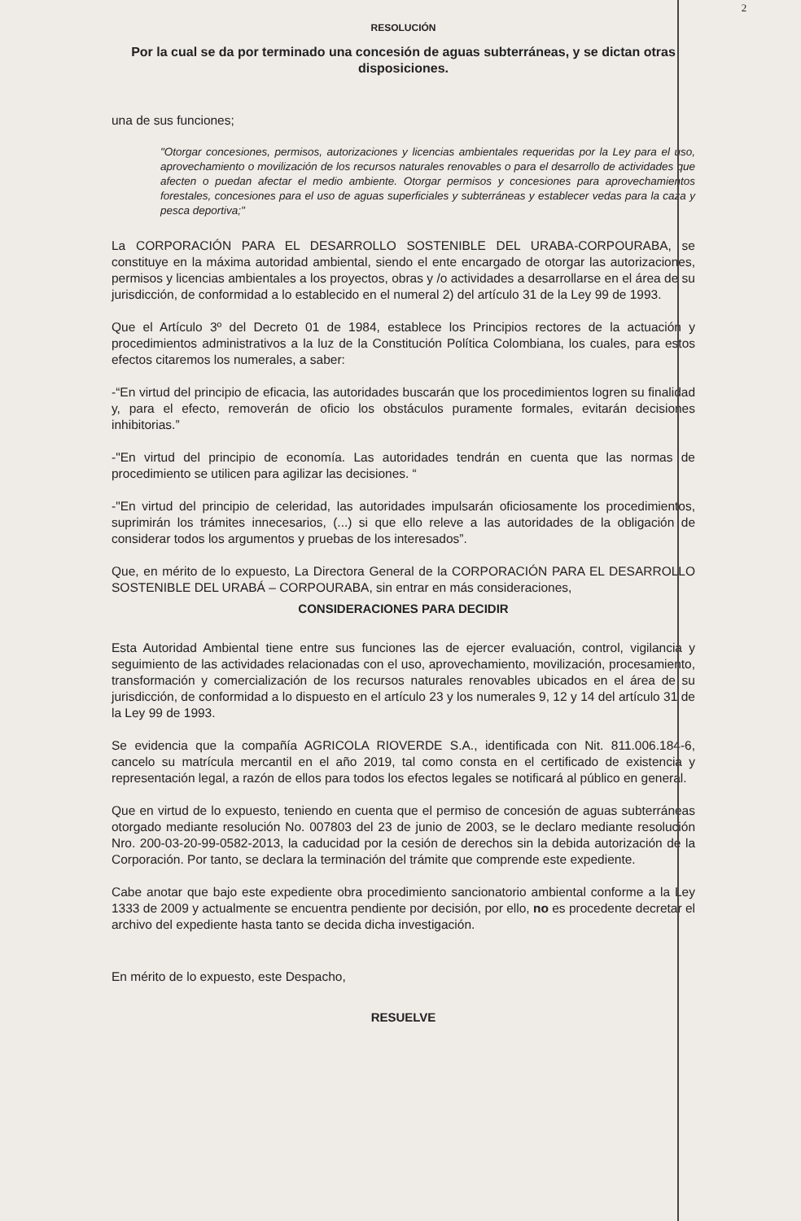2
RESOLUCIÓN
Por la cual se da por terminado una concesión de aguas subterráneas, y se dictan otras disposiciones.
una de sus funciones;
"Otorgar concesiones, permisos, autorizaciones y licencias ambientales requeridas por la Ley para el uso, aprovechamiento o movilización de los recursos naturales renovables o para el desarrollo de actividades que afecten o puedan afectar el medio ambiente. Otorgar permisos y concesiones para aprovechamientos forestales, concesiones para el uso de aguas superficiales y subterráneas y establecer vedas para la caza y pesca deportiva;"
La CORPORACIÓN PARA EL DESARROLLO SOSTENIBLE DEL URABA-CORPOURABA, se constituye en la máxima autoridad ambiental, siendo el ente encargado de otorgar las autorizaciones, permisos y licencias ambientales a los proyectos, obras y /o actividades a desarrollarse en el área de su jurisdicción, de conformidad a lo establecido en el numeral 2) del artículo 31 de la Ley 99 de 1993.
Que el Artículo 3º del Decreto 01 de 1984, establece los Principios rectores de la actuación y procedimientos administrativos a la luz de la Constitución Política Colombiana, los cuales, para estos efectos citaremos los numerales, a saber:
-“En virtud del principio de eficacia, las autoridades buscarán que los procedimientos logren su finalidad y, para el efecto, removerán de oficio los obstáculos puramente formales, evitarán decisiones inhibitorias.”
-"En virtud del principio de economía. Las autoridades tendrán en cuenta que las normas de procedimiento se utilicen para agilizar las decisiones. “
-"En virtud del principio de celeridad, las autoridades impulsarán oficiosamente los procedimientos, suprimirán los trámites innecesarios, (...) si que ello releve a las autoridades de la obligación de considerar todos los argumentos y pruebas de los interesados”.
Que, en mérito de lo expuesto, La Directora General de la CORPORACIÓN PARA EL DESARROLLO SOSTENIBLE DEL URABÁ – CORPOURABA, sin entrar en más consideraciones,
CONSIDERACIONES PARA DECIDIR
Esta Autoridad Ambiental tiene entre sus funciones las de ejercer evaluación, control, vigilancia y seguimiento de las actividades relacionadas con el uso, aprovechamiento, movilización, procesamiento, transformación y comercialización de los recursos naturales renovables ubicados en el área de su jurisdicción, de conformidad a lo dispuesto en el artículo 23 y los numerales 9, 12 y 14 del artículo 31 de la Ley 99 de 1993.
Se evidencia que la compañía AGRICOLA RIOVERDE S.A., identificada con Nit. 811.006.184-6, cancelo su matrícula mercantil en el año 2019, tal como consta en el certificado de existencia y representación legal, a razón de ellos para todos los efectos legales se notificará al público en general.
Que en virtud de lo expuesto, teniendo en cuenta que el permiso de concesión de aguas subterráneas otorgado mediante resolución No. 007803 del 23 de junio de 2003, se le declaro mediante resolución Nro. 200-03-20-99-0582-2013, la caducidad por la cesión de derechos sin la debida autorización de la Corporación. Por tanto, se declara la terminación del trámite que comprende este expediente.
Cabe anotar que bajo este expediente obra procedimiento sancionatorio ambiental conforme a la Ley 1333 de 2009 y actualmente se encuentra pendiente por decisión, por ello, no es procedente decretar el archivo del expediente hasta tanto se decida dicha investigación.
En mérito de lo expuesto, este Despacho,
RESUELVE